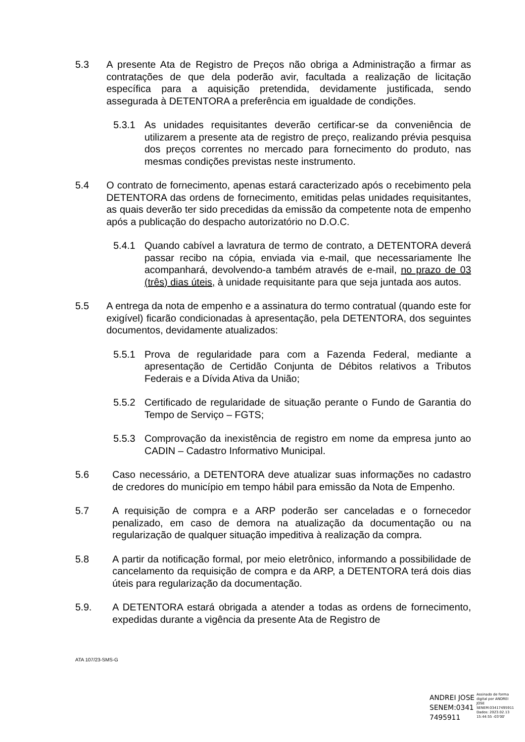5.3 A presente Ata de Registro de Preços não obriga a Administração a firmar as contratações de que dela poderão avir, facultada a realização de licitação específica para a aquisição pretendida, devidamente justificada, sendo assegurada à DETENTORA a preferência em igualdade de condições.
5.3.1 As unidades requisitantes deverão certificar-se da conveniência de utilizarem a presente ata de registro de preço, realizando prévia pesquisa dos preços correntes no mercado para fornecimento do produto, nas mesmas condições previstas neste instrumento.
5.4 O contrato de fornecimento, apenas estará caracterizado após o recebimento pela DETENTORA das ordens de fornecimento, emitidas pelas unidades requisitantes, as quais deverão ter sido precedidas da emissão da competente nota de empenho após a publicação do despacho autorizatório no D.O.C.
5.4.1 Quando cabível a lavratura de termo de contrato, a DETENTORA deverá passar recibo na cópia, enviada via e-mail, que necessariamente lhe acompanhará, devolvendo-a também através de e-mail, no prazo de 03 (três) dias úteis, à unidade requisitante para que seja juntada aos autos.
5.5 A entrega da nota de empenho e a assinatura do termo contratual (quando este for exigível) ficarão condicionadas à apresentação, pela DETENTORA, dos seguintes documentos, devidamente atualizados:
5.5.1 Prova de regularidade para com a Fazenda Federal, mediante a apresentação de Certidão Conjunta de Débitos relativos a Tributos Federais e a Dívida Ativa da União;
5.5.2 Certificado de regularidade de situação perante o Fundo de Garantia do Tempo de Serviço – FGTS;
5.5.3 Comprovação da inexistência de registro em nome da empresa junto ao CADIN – Cadastro Informativo Municipal.
5.6 Caso necessário, a DETENTORA deve atualizar suas informações no cadastro de credores do município em tempo hábil para emissão da Nota de Empenho.
5.7 A requisição de compra e a ARP poderão ser canceladas e o fornecedor penalizado, em caso de demora na atualização da documentação ou na regularização de qualquer situação impeditiva à realização da compra.
5.8 A partir da notificação formal, por meio eletrônico, informando a possibilidade de cancelamento da requisição de compra e da ARP, a DETENTORA terá dois dias úteis para regularização da documentação.
5.9. A DETENTORA estará obrigada a atender a todas as ordens de fornecimento, expedidas durante a vigência da presente Ata de Registro de
ATA 107/23-SMS-G
ANDREI JOSE
SENEM:0341
7495911
Assinado de forma
digital por ANDREI
JOSE
SENEM:03417495911
Dados: 2023.02.13
15:44:55 -03'00'